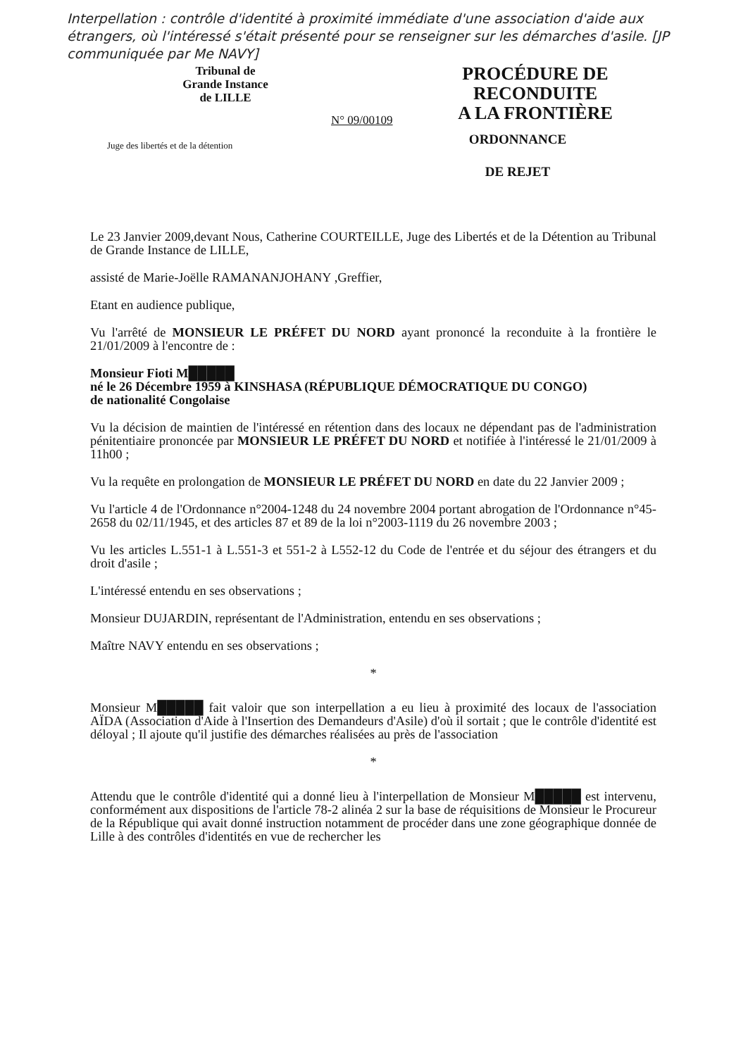Interpellation : contrôle d'identité à proximité immédiate d'une association d'aide aux étrangers, où l'intéressé s'était présenté pour se renseigner sur les démarches d'asile. [JP communiquée par Me NAVY]
Tribunal de
Grande Instance
de LILLE
N° 09/00109
PROCÉDURE DE
RECONDUITE
A LA FRONTIÈRE
Juge des libertés et de la détention
ORDONNANCE
DE REJET
Le 23 Janvier 2009,devant Nous, Catherine COURTEILLE, Juge des Libertés et de la Détention au Tribunal de Grande Instance de LILLE,
assisté de Marie-Joëlle RAMANANJOHANY ,Greffier,
Etant en audience publique,
Vu l'arrêté de MONSIEUR LE PRÉFET DU NORD ayant prononcé la reconduite à la frontière le 21/01/2009 à l'encontre de :
Monsieur Fioti M█████
né le 26 Décembre 1959 à KINSHASA (RÉPUBLIQUE DÉMOCRATIQUE DU CONGO)
de nationalité Congolaise
Vu la décision de maintien de l'intéressé en rétention dans des locaux ne dépendant pas de l'administration pénitentiaire prononcée par MONSIEUR LE PRÉFET DU NORD et notifiée à l'intéressé le 21/01/2009 à 11h00 ;
Vu la requête en prolongation de MONSIEUR LE PRÉFET DU NORD en date du 22 Janvier 2009 ;
Vu l'article 4 de l'Ordonnance n°2004-1248 du 24 novembre 2004 portant abrogation de l'Ordonnance n°45-2658 du 02/11/1945, et des articles 87 et 89 de la loi n°2003-1119 du 26 novembre 2003 ;
Vu les articles L.551-1 à L.551-3 et 551-2 à L552-12 du Code de l'entrée et du séjour des étrangers et du droit d'asile ;
L'intéressé entendu en ses observations ;
Monsieur DUJARDIN, représentant de l'Administration, entendu en ses observations ;
Maître NAVY entendu en ses observations ;
*
Monsieur M█████ fait valoir que son interpellation a eu lieu à proximité des locaux de l'association AÏDA (Association d'Aide à l'Insertion des Demandeurs d'Asile) d'où il sortait ; que le contrôle d'identité est déloyal ; Il ajoute qu'il justifie des démarches réalisées au près de l'association
*
Attendu que le contrôle d'identité qui a donné lieu à l'interpellation de Monsieur M█████ est intervenu, conformément aux dispositions de l'article 78-2 alinéa 2 sur la base de réquisitions de Monsieur le Procureur de la République qui avait donné instruction notamment de procéder dans une zone géographique donnée de Lille à des contrôles d'identités en vue de rechercher les